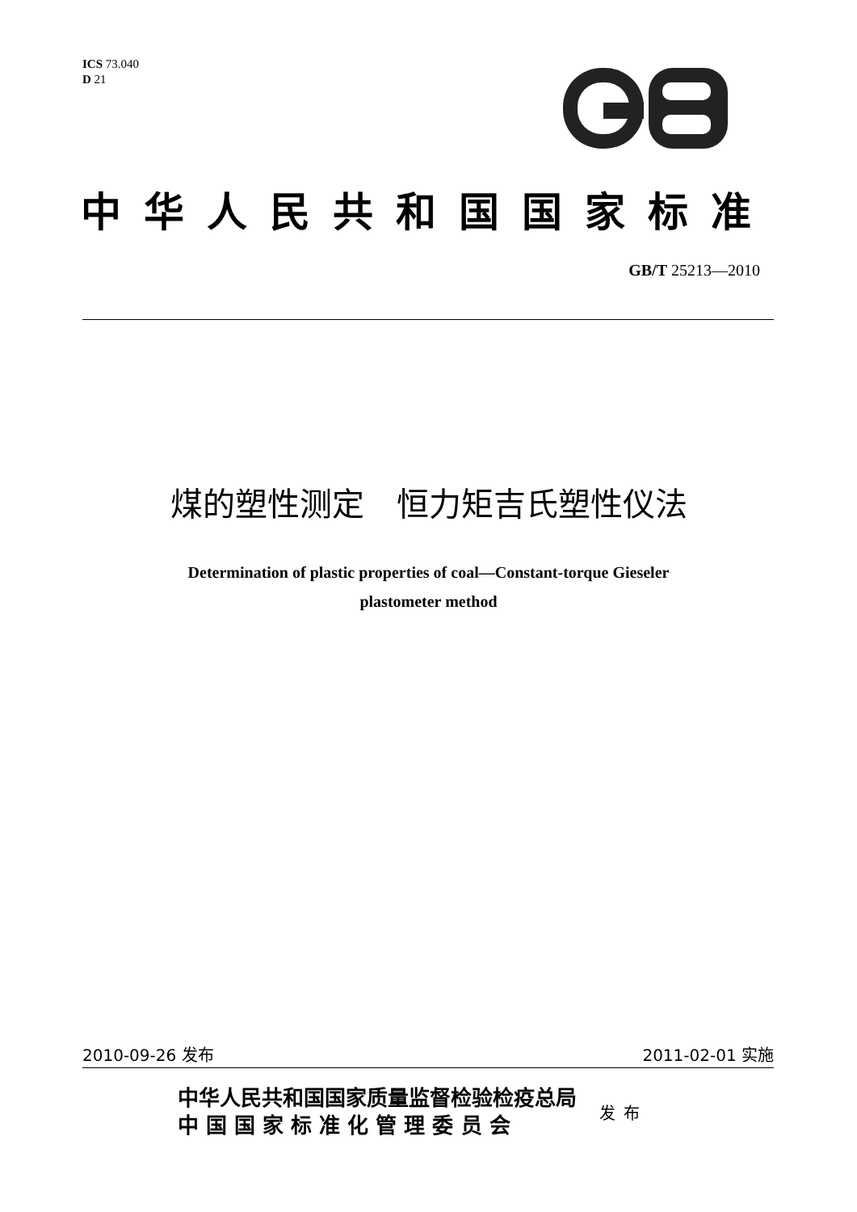ICS 73.040
D 21
中华人民共和国国家标准
GB/T 25213—2010
煤的塑性测定　恒力矩吉氏塑性仪法
Determination of plastic properties of coal—Constant-torque Gieseler
plastometer method
2010-09-26 发布 2011-02-01 实施
中华人民共和国国家质量监督检验检疫总局
中 国 国 家 标 准 化 管 理 委 员 会
发布